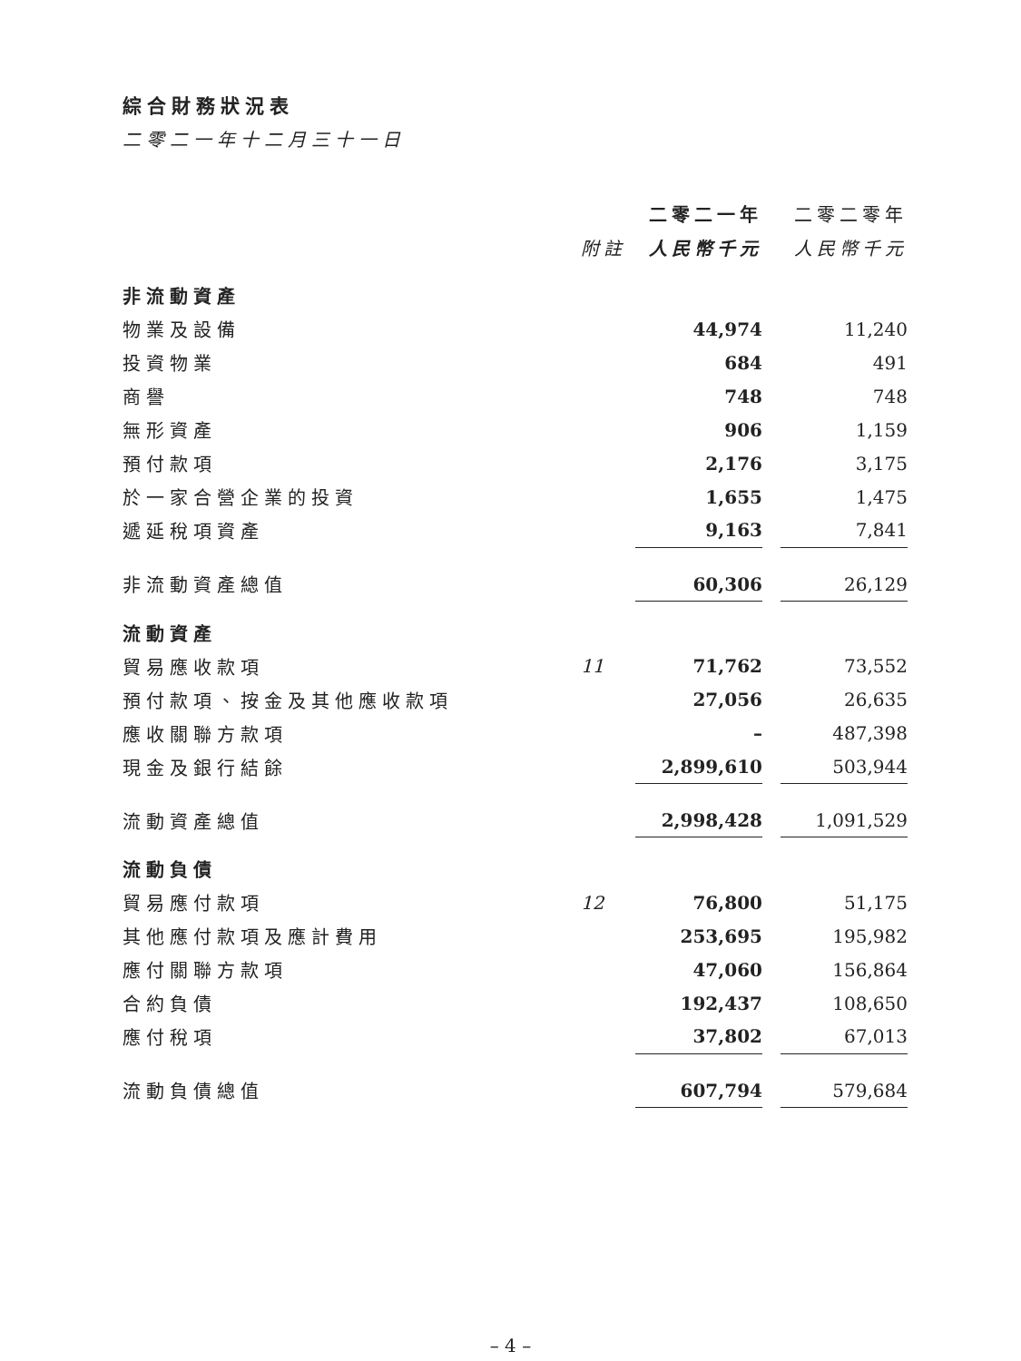綜合財務狀況表
二零二一年十二月三十一日
| | | 二零二一年 | | 二零二零年 |
| --- | --- | --- | --- | --- |
| | 附註 | 人民幣千元 | | 人民幣千元 |
| 非流動資產 | | | | |
| 物業及設備 | | 44,974 | | 11,240 |
| 投資物業 | | 684 | | 491 |
| 商譽 | | 748 | | 748 |
| 無形資產 | | 906 | | 1,159 |
| 預付款項 | | 2,176 | | 3,175 |
| 於一家合營企業的投資 | | 1,655 | | 1,475 |
| 遞延稅項資產 | | 9,163 | | 7,841 |
| 非流動資產總值 | | 60,306 | | 26,129 |
| 流動資產 | | | | |
| 貿易應收款項 | 11 | 71,762 | | 73,552 |
| 預付款項、按金及其他應收款項 | | 27,056 | | 26,635 |
| 應收關聯方款項 | | – | | 487,398 |
| 現金及銀行結餘 | | 2,899,610 | | 503,944 |
| 流動資產總值 | | 2,998,428 | | 1,091,529 |
| 流動負債 | | | | |
| 貿易應付款項 | 12 | 76,800 | | 51,175 |
| 其他應付款項及應計費用 | | 253,695 | | 195,982 |
| 應付關聯方款項 | | 47,060 | | 156,864 |
| 合約負債 | | 192,437 | | 108,650 |
| 應付稅項 | | 37,802 | | 67,013 |
| 流動負債總值 | | 607,794 | | 579,684 |
– 4 –